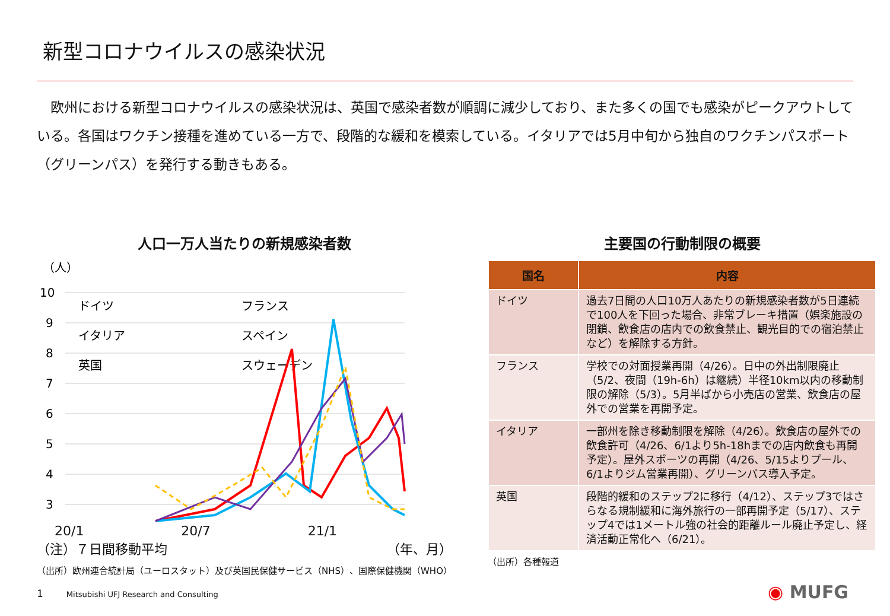新型コロナウイルスの感染状況
　欧州における新型コロナウイルスの感染状況は、英国で感染者数が順調に減少しており、また多くの国でも感染がピークアウトしている。各国はワクチン接種を進めている一方で、段階的な緩和を模索している。イタリアでは5月中旬から独自のワクチンパスポート（グリーンパス）を発行する動きもある。
人口一万人当たりの新規感染者数
（人）
10
9
8
7
6
5
4
3
ドイツ
フランス
イタリア
スペイン
英国
スウェーデン
20/1 20/7 21/1
（注）７日間移動平均 （年、月）
（出所）欧州連合統計局（ユーロスタット）及び英国民保健サービス（NHS）、国際保健機関（WHO）
主要国の行動制限の概要
| 国名 | 内容 |
| --- | --- |
| ドイツ | 過去7日間の人口10万人あたりの新規感染者数が5日連続で100人を下回った場合、非常ブレーキ措置（娯楽施設の閉鎖、飲食店の店内での飲食禁止、観光目的での宿泊禁止など）を解除する方針。 |
| フランス | 学校での対面授業再開（4/26）。日中の外出制限廃止（5/2、夜間（19h-6h）は継続）半径10km以内の移動制限の解除（5/3）。5月半ばから小売店の営業、飲食店の屋外での営業を再開予定。 |
| イタリア | 一部州を除き移動制限を解除（4/26）。飲食店の屋外での飲食許可（4/26、6/1より5h-18hまでの店内飲食も再開予定）。屋外スポーツの再開（4/26、5/15よりプール、6/1よりジム営業再開）、グリーンパス導入予定。 |
| 英国 | 段階的緩和のステップ2に移行（4/12）、ステップ3ではさらなる規制緩和に海外旅行の一部再開予定（5/17）、ステップ4では1メートル強の社会的距離ルール廃止予定し、経済活動正常化へ（6/21）。 |
（出所）各種報道
1　　　Mitsubishi UFJ Research and Consulting
◉ MUFG